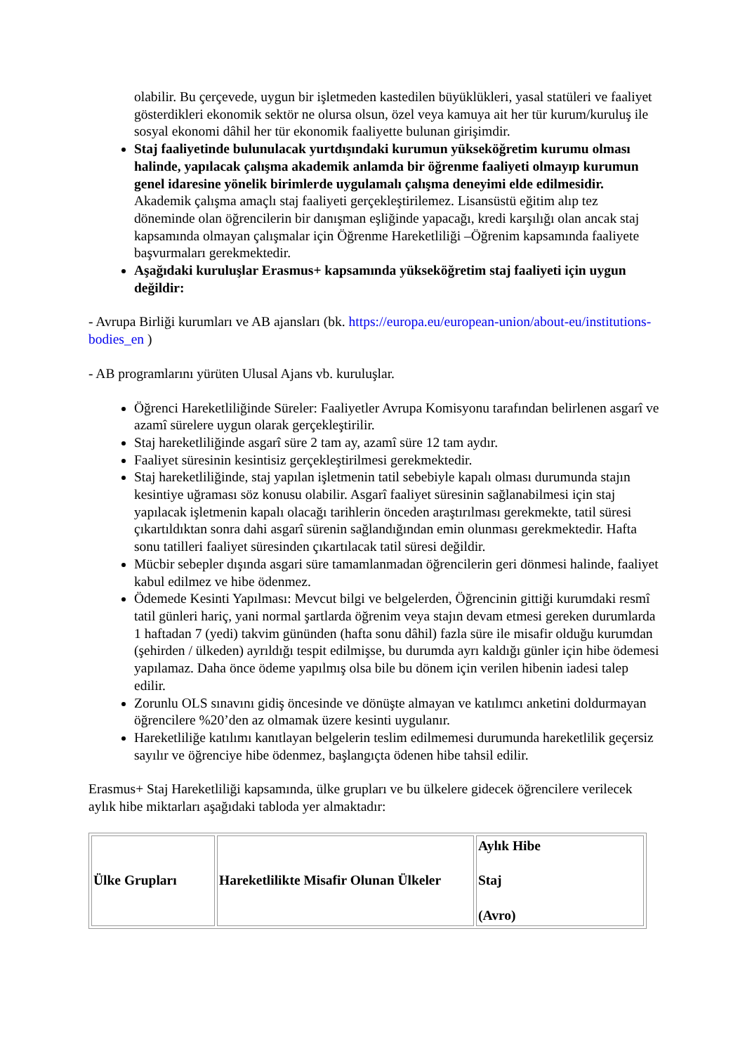olabilir. Bu çerçevede, uygun bir işletmeden kastedilen büyüklükleri, yasal statüleri ve faaliyet gösterdikleri ekonomik sektör ne olursa olsun, özel veya kamuya ait her tür kurum/kuruluş ile sosyal ekonomi dâhil her tür ekonomik faaliyette bulunan girişimdir.
Staj faaliyetinde bulunulacak yurtdışındaki kurumun yükseköğretim kurumu olması halinde, yapılacak çalışma akademik anlamda bir öğrenme faaliyeti olmayıp kurumun genel idaresine yönelik birimlerde uygulamalı çalışma deneyimi elde edilmesidir. Akademik çalışma amaçlı staj faaliyeti gerçekleştirilemez. Lisansüstü eğitim alıp tez döneminde olan öğrencilerin bir danışman eşliğinde yapacağı, kredi karşılığı olan ancak staj kapsamında olmayan çalışmalar için Öğrenme Hareketliliği –Öğrenim kapsamında faaliyete başvurmaları gerekmektedir.
Aşağıdaki kuruluşlar Erasmus+ kapsamında yükseköğretim staj faaliyeti için uygun değildir:
- Avrupa Birliği kurumları ve AB ajansları (bk. https://europa.eu/european-union/about-eu/institutions-bodies_en )
- AB programlarını yürüten Ulusal Ajans vb. kuruluşlar.
Öğrenci Hareketliliğinde Süreler: Faaliyetler Avrupa Komisyonu tarafından belirlenen asgarî ve azamî sürelere uygun olarak gerçekleştirilir.
Staj hareketliliğinde asgarî süre 2 tam ay, azamî süre 12 tam aydır.
Faaliyet süresinin kesintisiz gerçekleştirilmesi gerekmektedir.
Staj hareketliliğinde, staj yapılan işletmenin tatil sebebiyle kapalı olması durumunda stajın kesintiye uğraması söz konusu olabilir. Asgarî faaliyet süresinin sağlanabilmesi için staj yapılacak işletmenin kapalı olacağı tarihlerin önceden araştırılması gerekmekte, tatil süresi çıkartıldıktan sonra dahi asgarî sürenin sağlandığından emin olunması gerekmektedir. Hafta sonu tatilleri faaliyet süresinden çıkartılacak tatil süresi değildir.
Mücbir sebepler dışında asgari süre tamamlanmadan öğrencilerin geri dönmesi halinde, faaliyet kabul edilmez ve hibe ödenmez.
Ödemede Kesinti Yapılması: Mevcut bilgi ve belgelerden, Öğrencinin gittiği kurumdaki resmî tatil günleri hariç, yani normal şartlarda öğrenim veya stajın devam etmesi gereken durumlarda 1 haftadan 7 (yedi) takvim gününden (hafta sonu dâhil) fazla süre ile misafir olduğu kurumdan (şehirden / ülkeden) ayrıldığı tespit edilmişse, bu durumda ayrı kaldığı günler için hibe ödemesi yapılamaz. Daha önce ödeme yapılmış olsa bile bu dönem için verilen hibenin iadesi talep edilir.
Zorunlu OLS sınavını gidiş öncesinde ve dönüşte almayan ve katılımcı anketini doldurmayan öğrencilere %20’den az olmamak üzere kesinti uygulanır.
Hareketliliğe katılımı kanıtlayan belgelerin teslim edilmemesi durumunda hareketlilik geçersiz sayılır ve öğrenciye hibe ödenmez, başlangıçta ödenen hibe tahsil edilir.
Erasmus+ Staj Hareketliliği kapsamında, ülke grupları ve bu ülkelere gidecek öğrencilere verilecek aylık hibe miktarları aşağıdaki tabloda yer almaktadır:
| Ülke Grupları | Hareketlilikte Misafir Olunan Ülkeler | Aylık Hibe Staj (Avro) |
| --- | --- | --- |